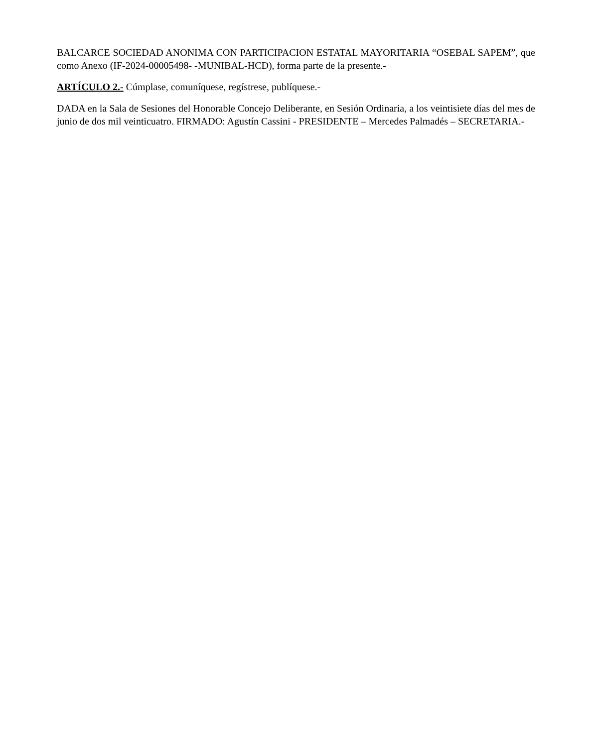BALCARCE SOCIEDAD ANONIMA CON PARTICIPACION ESTATAL MAYORITARIA “OSEBAL SAPEM”, que como Anexo (IF-2024-00005498- -MUNIBAL-HCD), forma parte de la presente.-
ARTÍCULO 2.- Cúmplase, comuníquese, regístrese, publíquese.-
DADA en la Sala de Sesiones del Honorable Concejo Deliberante, en Sesión Ordinaria, a los veintisiete días del mes de junio de dos mil veinticuatro. FIRMADO: Agustín Cassini - PRESIDENTE – Mercedes Palmadés – SECRETARIA.-